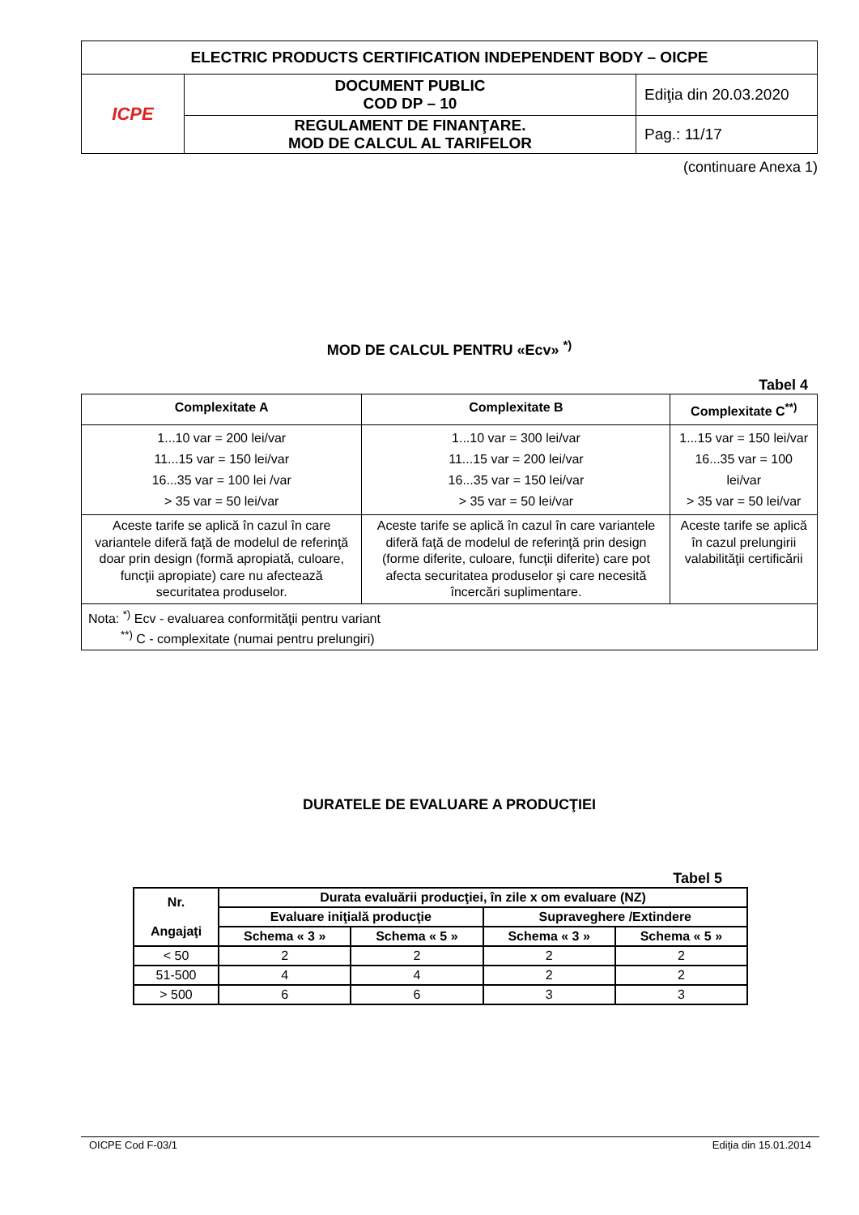| ELECTRIC PRODUCTS CERTIFICATION INDEPENDENT BODY – OICPE | | |
| ICPE | DOCUMENT PUBLIC COD DP – 10 | Ediţia din 20.03.2020 |
| | REGULAMENT DE FINANŢARE. MOD DE CALCUL AL TARIFELOR | Pag.: 11/17 |
(continuare Anexa 1)
MOD DE CALCUL PENTRU «Ecv» <sup>*)</sup>
Tabel 4
| Complexitate A | Complexitate B | Complexitate C<sup>**)</sup> |
| --- | --- | --- |
| 1...10 var = 200 lei/var 11...15 var = 150 lei/var 16...35 var = 100 lei /var > 35 var = 50 lei/var | 1...10 var = 300 lei/var 11...15 var = 200 lei/var 16...35 var = 150 lei/var > 35 var = 50 lei/var | 1...15 var = 150 lei/var 16...35 var = 100 lei/var > 35 var = 50 lei/var |
| Aceste tarife se aplică în cazul în care variantele diferă faţă de modelul de referinţă doar prin design (formă apropiată, culoare, funcţii apropiate) care nu afectează securitatea produselor. | Aceste tarife se aplică în cazul în care variantele diferă faţă de modelul de referinţă prin design (forme diferite, culoare, funcţii diferite) care pot afecta securitatea produselor şi care necesită încercări suplimentare. | Aceste tarife se aplică în cazul prelungirii valabilităţii certificării |
| Nota: <sup>*)</sup> Ecv - evaluarea conformităţii pentru variant <sup>**)</sup> C - complexitate (numai pentru prelungiri) | | |
DURATELE DE EVALUARE A PRODUCŢIEI
Tabel 5
| Nr. Angajaţi | Durata evaluării producţiei, în zile x om evaluare (NZ) | | | |
| --- | --- | --- | --- | --- |
| | Evaluare iniţială producţie | | Supraveghere /Extindere | |
| | Schema « 3 » | Schema « 5 » | Schema « 3 » | Schema « 5 » |
| < 50 | 2 | 2 | 2 | 2 |
| 51-500 | 4 | 4 | 2 | 2 |
| > 500 | 6 | 6 | 3 | 3 |
OICPE Cod F-03/1 Ediţia din 15.01.2014